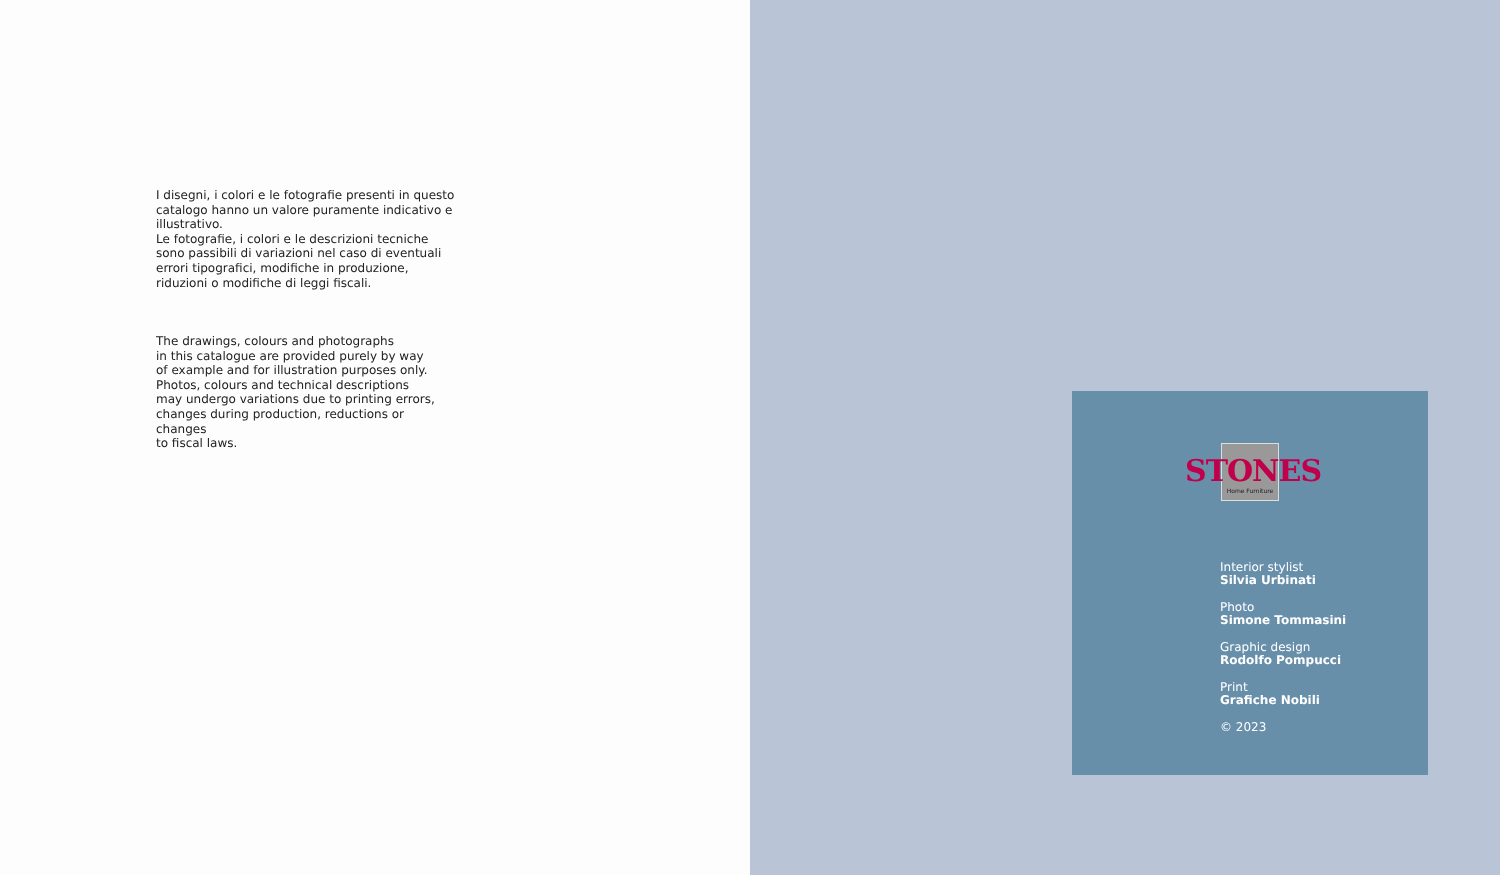I disegni, i colori e le fotografie presenti in questo catalogo hanno un valore puramente indicativo e illustrativo.
Le fotografie, i colori e le descrizioni tecniche sono passibili di variazioni nel caso di eventuali errori tipografici, modifiche in produzione, riduzioni o modifiche di leggi fiscali.
The drawings, colours and photographs
in this catalogue are provided purely by way
of example and for illustration purposes only.
Photos, colours and technical descriptions
may undergo variations due to printing errors,
changes during production, reductions or changes
to fiscal laws.
STONES
Home Furniture
Interior stylist
Silvia Urbinati
Photo
Simone Tommasini
Graphic design
Rodolfo Pompucci
Print
Grafiche Nobili
© 2023